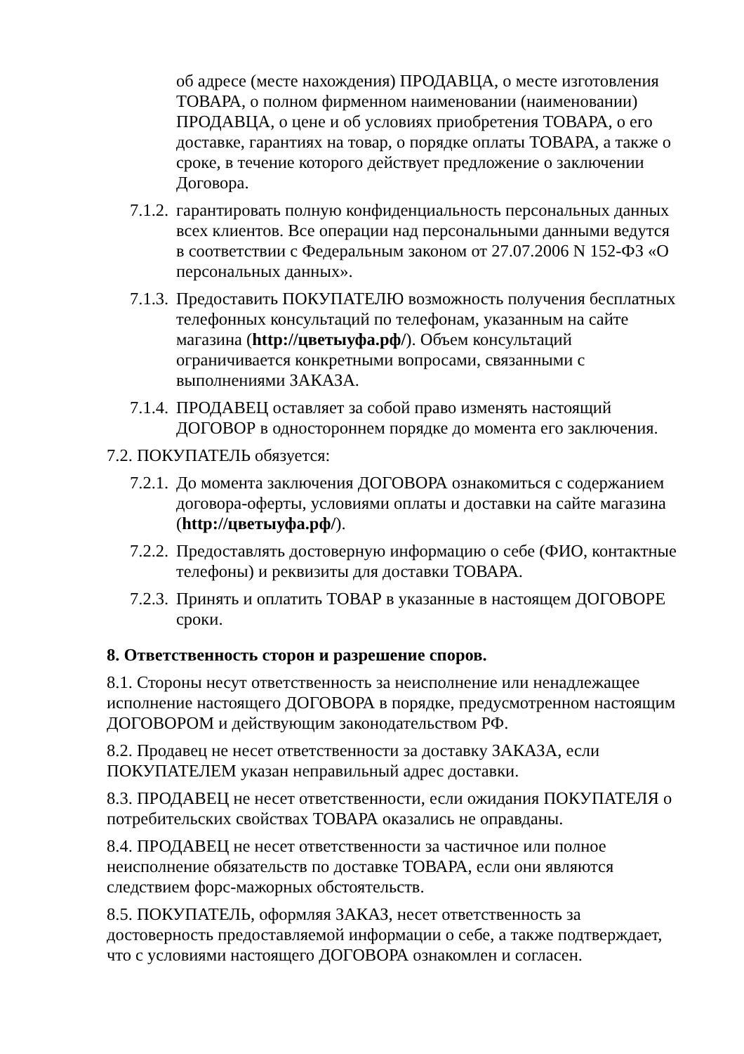об адресе (месте нахождения) ПРОДАВЦА, о месте изготовления ТОВАРА, о полном фирменном наименовании (наименовании) ПРОДАВЦА, о цене и об условиях приобретения ТОВАРА, о его доставке, гарантиях на товар, о порядке оплаты ТОВАРА, а также о сроке, в течение которого действует предложение о заключении Договора.
7.1.2. гарантировать полную конфиденциальность персональных данных всех клиентов. Все операции над персональными данными ведутся в соответствии с Федеральным законом от 27.07.2006 N 152-ФЗ «О персональных данных».
7.1.3. Предоставить ПОКУПАТЕЛЮ возможность получения бесплатных телефонных консультаций по телефонам, указанным на сайте магазина (http://цветыуфа.рф/). Объем консультаций ограничивается конкретными вопросами, связанными с выполнениями ЗАКАЗА.
7.1.4. ПРОДАВЕЦ оставляет за собой право изменять настоящий ДОГОВОР в одностороннем порядке до момента его заключения.
7.2. ПОКУПАТЕЛЬ обязуется:
7.2.1. До момента заключения ДОГОВОРА ознакомиться с содержанием договора-оферты, условиями оплаты и доставки на сайте магазина (http://цветыуфа.рф/).
7.2.2. Предоставлять достоверную информацию о себе (ФИО, контактные телефоны) и реквизиты для доставки ТОВАРА.
7.2.3. Принять и оплатить ТОВАР в указанные в настоящем ДОГОВОРЕ сроки.
8. Ответственность сторон и разрешение споров.
8.1. Стороны несут ответственность за неисполнение или ненадлежащее исполнение настоящего ДОГОВОРА в порядке, предусмотренном настоящим ДОГОВОРОМ и действующим законодательством РФ.
8.2. Продавец не несет ответственности за доставку ЗАКАЗА, если ПОКУПАТЕЛЕМ указан неправильный адрес доставки.
8.3. ПРОДАВЕЦ не несет ответственности, если ожидания ПОКУПАТЕЛЯ о потребительских свойствах ТОВАРА оказались не оправданы.
8.4. ПРОДАВЕЦ не несет ответственности за частичное или полное неисполнение обязательств по доставке ТОВАРА, если они являются следствием форс-мажорных обстоятельств.
8.5. ПОКУПАТЕЛЬ, оформляя ЗАКАЗ, несет ответственность за достоверность предоставляемой информации о себе, а также подтверждает, что с условиями настоящего ДОГОВОРА ознакомлен и согласен.